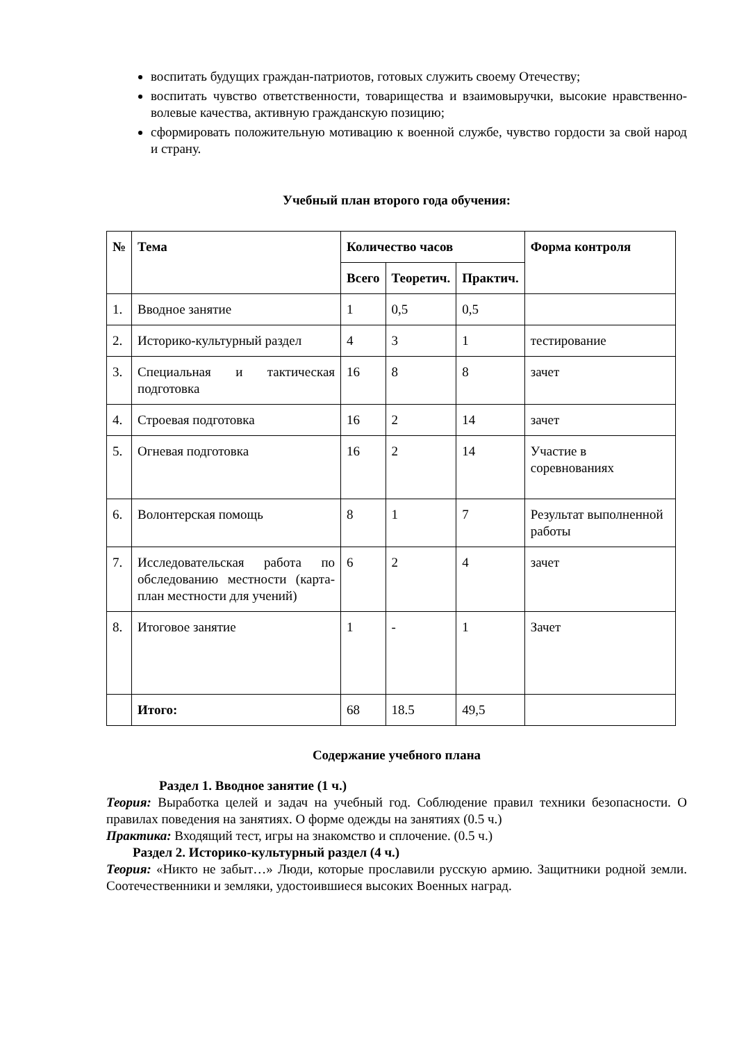воспитать будущих граждан-патриотов, готовых служить своему Отечеству;
воспитать чувство ответственности, товарищества и взаимовыручки, высокие нравственно-волевые качества, активную гражданскую позицию;
сформировать положительную мотивацию к военной службе, чувство гордости за свой народ и страну.
Учебный план второго года обучения:
| № | Тема | Количество часов | | | Форма контроля |
| --- | --- | --- | --- | --- | --- |
| | | Всего | Теоретич. | Практич. | |
| 1. | Вводное занятие | 1 | 0,5 | 0,5 | |
| 2. | Историко-культурный раздел | 4 | 3 | 1 | тестирование |
| 3. | Специальная и тактическая подготовка | 16 | 8 | 8 | зачет |
| 4. | Строевая подготовка | 16 | 2 | 14 | зачет |
| 5. | Огневая подготовка | 16 | 2 | 14 | Участие в соревнованиях |
| 6. | Волонтерская помощь | 8 | 1 | 7 | Результат выполненной работы |
| 7. | Исследовательская работа по обследованию местности (карта-план местности для учений) | 6 | 2 | 4 | зачет |
| 8. | Итоговое занятие | 1 | - | 1 | Зачет |
| | Итого: | 68 | 18.5 | 49,5 | |
Содержание учебного плана
Раздел 1. Вводное занятие (1 ч.)
Теория: Выработка целей и задач на учебный год. Соблюдение правил техники безопасности. О правилах поведения на занятиях. О форме одежды на занятиях (0.5 ч.)
Практика: Входящий тест, игры на знакомство и сплочение. (0.5 ч.)
Раздел 2. Историко-культурный раздел (4 ч.)
Теория: «Никто не забыт…» Люди, которые прославили русскую армию. Защитники родной земли. Соотечественники и земляки, удостоившиеся высоких Военных наград.